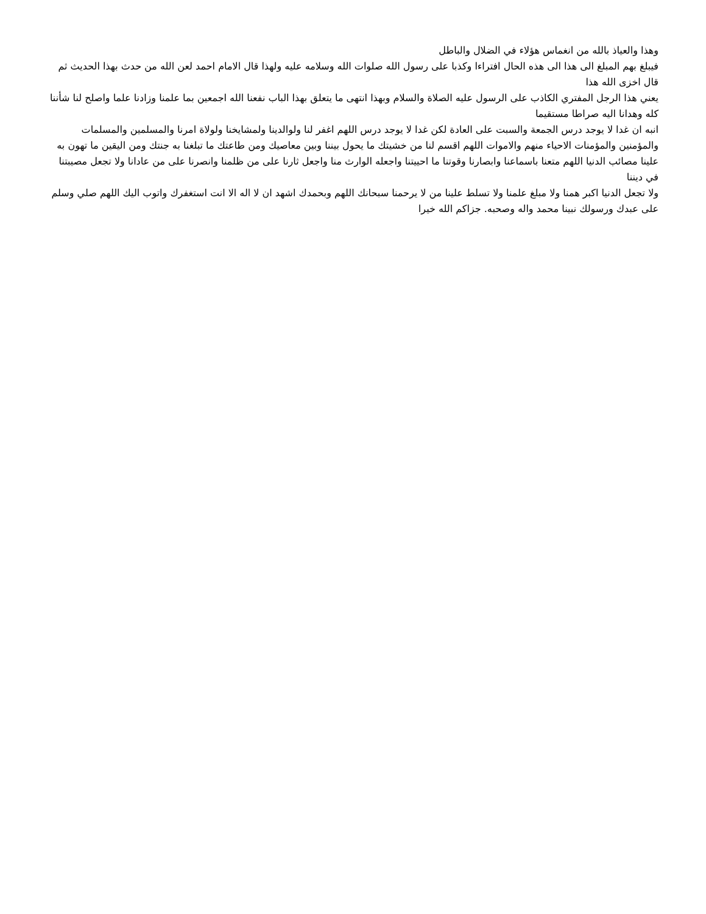وهذا والعياذ بالله من انغماس هؤلاء في الضلال والباطل
فيبلغ بهم المبلغ الى هذا الى هذه الحال افتراءا وكذبا على رسول الله صلوات الله وسلامه عليه ولهذا قال الامام احمد لعن الله من حدث بهذا الحديث ثم قال اخزى الله هذا
يعني هذا الرجل المفتري الكاذب على الرسول عليه الصلاة والسلام وبهذا انتهى ما يتعلق بهذا الباب نفعنا الله اجمعين بما علمنا وزادنا علما واصلح لنا شأننا كله وهدانا اليه صراطا مستقيما
انبه ان غدا لا يوجد درس الجمعة والسبت على العادة لكن غدا لا يوجد درس اللهم اغفر لنا ولوالدينا ولمشايخنا ولولاة امرنا والمسلمين والمسلمات والمؤمنين والمؤمنات الاحياء منهم والاموات اللهم اقسم لنا من خشيتك ما يحول بيننا وبين معاصيك ومن طاعتك ما تبلغنا به جنتك ومن اليقين ما تهون به علينا مصائب الدنيا اللهم متعنا باسماعنا وابصارنا وقوتنا ما احييتنا واجعله الوارث منا واجعل ثارنا على من ظلمنا وانصرنا على من عادانا ولا تجعل مصيبتنا في ديننا
ولا تجعل الدنيا اكبر همنا ولا مبلغ علمنا ولا تسلط علينا من لا يرحمنا سبحانك اللهم وبحمدك اشهد ان لا اله الا انت استغفرك واتوب اليك اللهم صلي وسلم على عبدك ورسولك نبينا محمد واله وصحبه. جزاكم الله خيرا